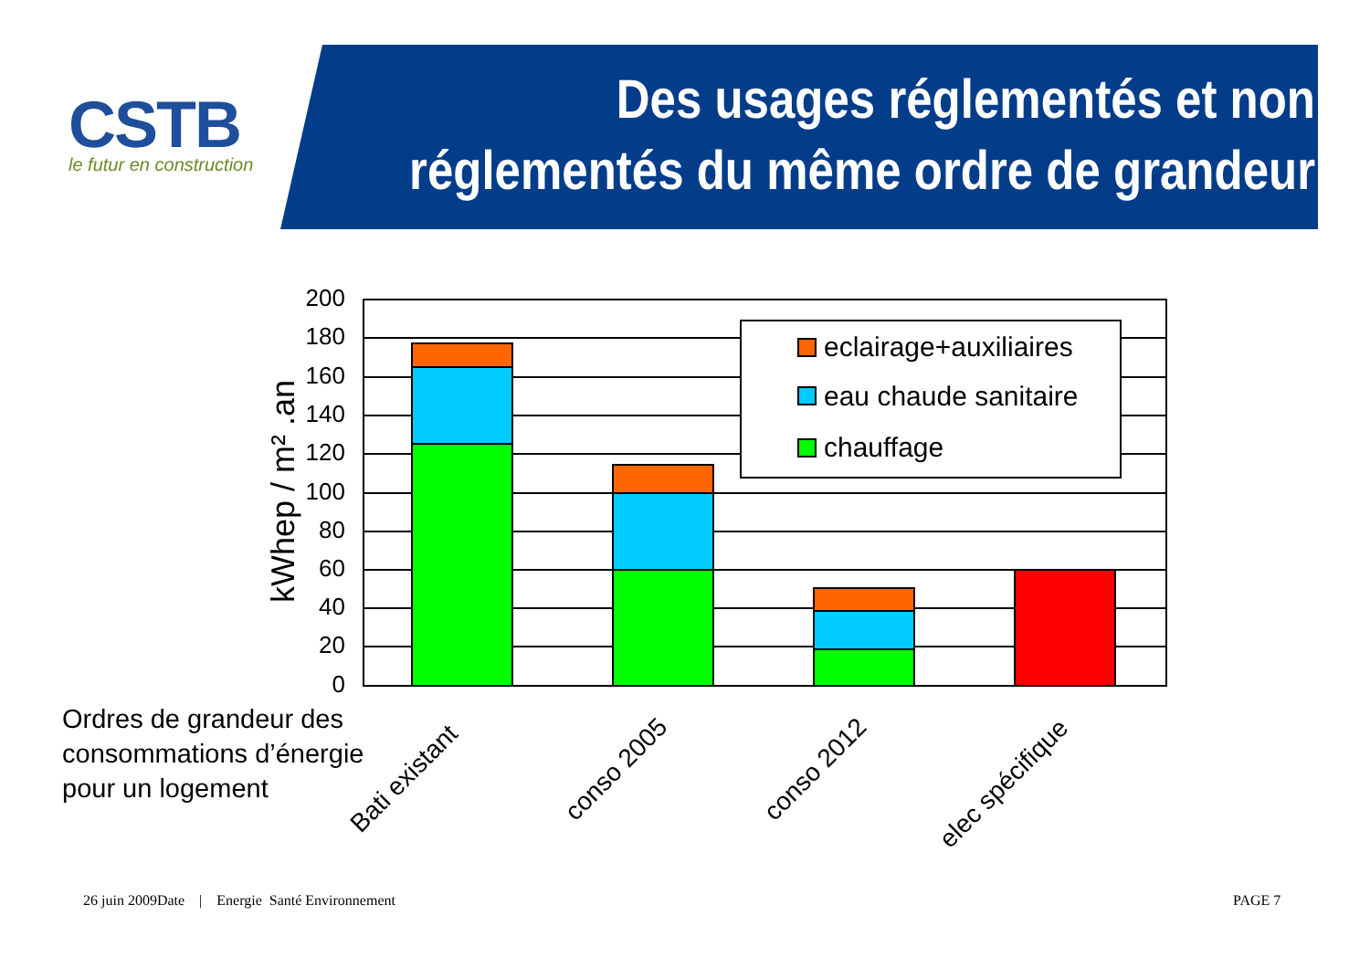CSTB
le futur en construction
Des usages réglementés et non
réglementés du même ordre de grandeur
200
180
160
140
120
100
80
60
40
20
0
eclairage+auxiliaires
eau chaude sanitaire
chauffage
kWhep / m² .an
Bati existant
conso 2005
conso 2012
elec spécifique
Ordres de grandeur des
consommations d’énergie
pour un logement
26 juin 2009Date | Energie Santé Environnement
PAGE 7